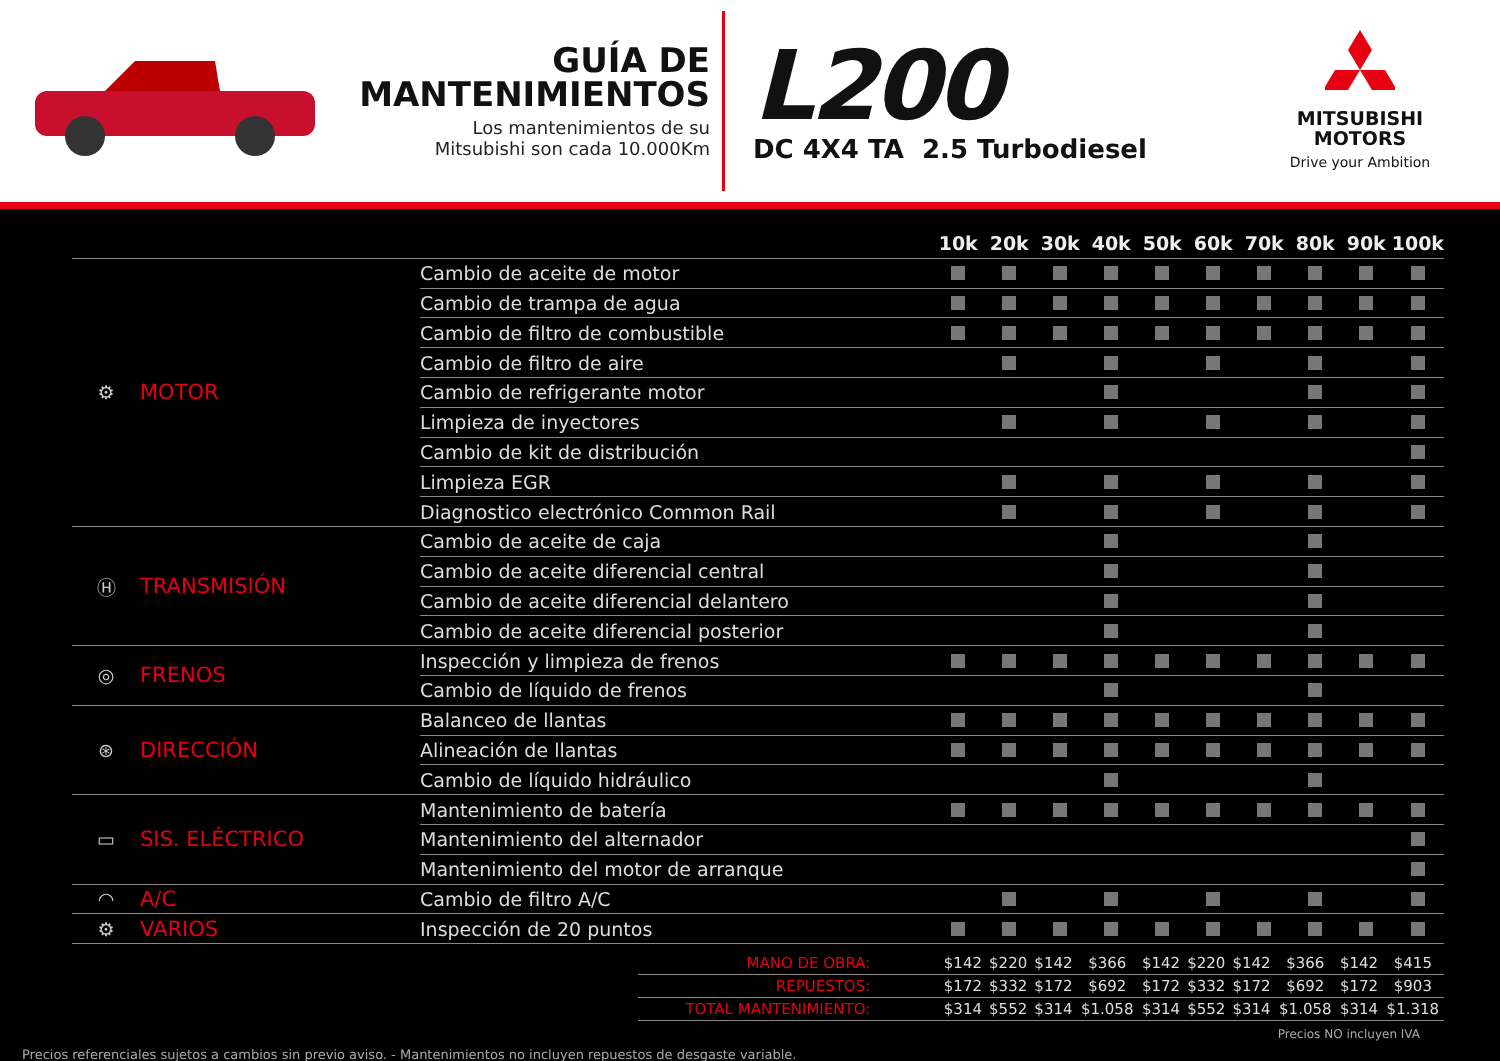GUÍA DE
MANTENIMIENTOS
Los mantenimientos de su
Mitsubishi son cada 10.000Km
L200
DC 4X4 TA 2.5 Turbodiesel
MITSUBISHI
MOTORS
Drive your Ambition
| | | | 10k | 20k | 30k | 40k | 50k | 60k | 70k | 80k | 90k | 100k |
| --- | --- | --- | --- | --- | --- | --- | --- | --- | --- | --- | --- | --- |
| ⚙ | MOTOR | Cambio de aceite de motor | | | | | | | | | | |
| | | Cambio de trampa de agua | | | | | | | | | | |
| | | Cambio de filtro de combustible | | | | | | | | | | |
| | | Cambio de filtro de aire | | | | | | | | | | |
| | | Cambio de refrigerante motor | | | | | | | | | | |
| | | Limpieza de inyectores | | | | | | | | | | |
| | | Cambio de kit de distribución | | | | | | | | | | |
| | | Limpieza EGR | | | | | | | | | | |
| | | Diagnostico electrónico Common Rail | | | | | | | | | | |
| Ⓗ | TRANSMISIÓN | Cambio de aceite de caja | | | | | | | | | | |
| | | Cambio de aceite diferencial central | | | | | | | | | | |
| | | Cambio de aceite diferencial delantero | | | | | | | | | | |
| | | Cambio de aceite diferencial posterior | | | | | | | | | | |
| ◎ | FRENOS | Inspección y limpieza de frenos | | | | | | | | | | |
| | | Cambio de líquido de frenos | | | | | | | | | | |
| ⊛ | DIRECCIÓN | Balanceo de llantas | | | | | | | | | | |
| | | Alineación de llantas | | | | | | | | | | |
| | | Cambio de líquido hidráulico | | | | | | | | | | |
| ▭ | SIS. ELÉCTRICO | Mantenimiento de batería | | | | | | | | | | |
| | | Mantenimiento del alternador | | | | | | | | | | |
| | | Mantenimiento del motor de arranque | | | | | | | | | | |
| ◠ | A/C | Cambio de filtro A/C | | | | | | | | | | |
| ⚙ | VARIOS | Inspección de 20 puntos | | | | | | | | | | |
| MANO DE OBRA: | $142 | $220 | $142 | $366 | $142 | $220 | $142 | $366 | $142 | $415 |
| REPUESTOS: | $172 | $332 | $172 | $692 | $172 | $332 | $172 | $692 | $172 | $903 |
| TOTAL MANTENIMIENTO: | $314 | $552 | $314 | $1.058 | $314 | $552 | $314 | $1.058 | $314 | $1.318 |
Precios NO incluyen IVA
Precios referenciales sujetos a cambios sin previo aviso. - Mantenimientos no incluyen repuestos de desgaste variable.